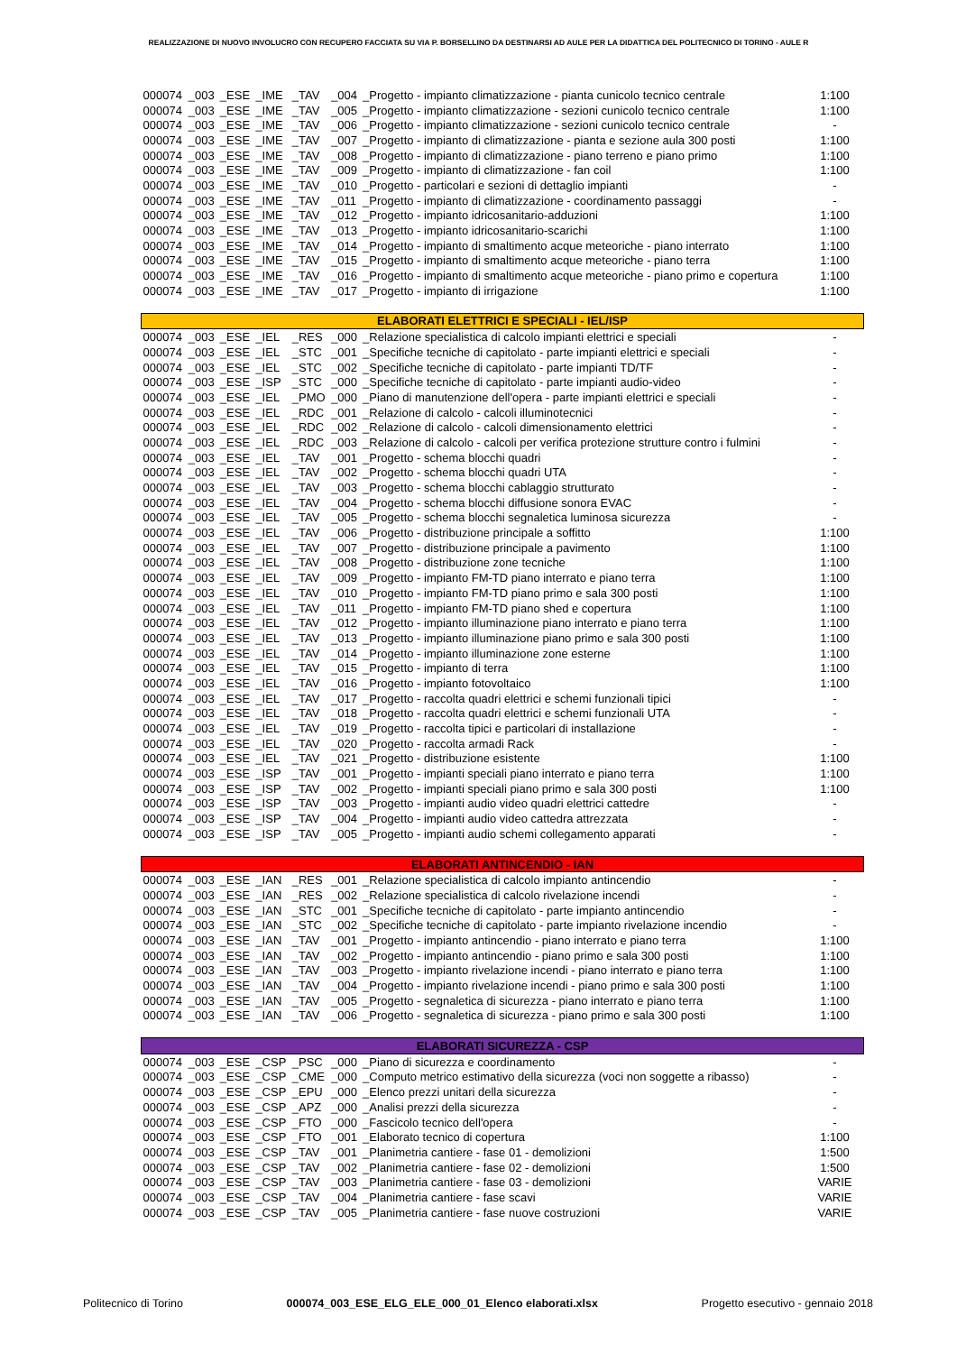REALIZZAZIONE DI NUOVO INVOLUCRO CON RECUPERO FACCIATA SU VIA P. BORSELLINO DA DESTINARSI AD AULE PER LA DIDATTICA DEL POLITECNICO DI TORINO - AULE R
| 000074 | _003 | _ESE | _IME | _TAV | _004 | _Progetto - impianto climatizzazione - pianta cunicolo tecnico centrale | 1:100 |
| 000074 | _003 | _ESE | _IME | _TAV | _005 | _Progetto - impianto climatizzazione - sezioni cunicolo tecnico centrale | 1:100 |
| 000074 | _003 | _ESE | _IME | _TAV | _006 | _Progetto - impianto climatizzazione - sezioni cunicolo tecnico centrale | - |
| 000074 | _003 | _ESE | _IME | _TAV | _007 | _Progetto - impianto di climatizzazione - pianta e sezione aula 300 posti | 1:100 |
| 000074 | _003 | _ESE | _IME | _TAV | _008 | _Progetto - impianto di climatizzazione - piano terreno e piano primo | 1:100 |
| 000074 | _003 | _ESE | _IME | _TAV | _009 | _Progetto - impianto di climatizzazione - fan coil | 1:100 |
| 000074 | _003 | _ESE | _IME | _TAV | _010 | _Progetto - particolari e sezioni di dettaglio impianti | - |
| 000074 | _003 | _ESE | _IME | _TAV | _011 | _Progetto - impianto di climatizzazione - coordinamento passaggi | - |
| 000074 | _003 | _ESE | _IME | _TAV | _012 | _Progetto - impianto idricosanitario-adduzioni | 1:100 |
| 000074 | _003 | _ESE | _IME | _TAV | _013 | _Progetto - impianto idricosanitario-scarichi | 1:100 |
| 000074 | _003 | _ESE | _IME | _TAV | _014 | _Progetto - impianto di smaltimento acque meteoriche - piano interrato | 1:100 |
| 000074 | _003 | _ESE | _IME | _TAV | _015 | _Progetto - impianto di smaltimento acque meteoriche - piano terra | 1:100 |
| 000074 | _003 | _ESE | _IME | _TAV | _016 | _Progetto - impianto di smaltimento acque meteoriche - piano primo e copertura | 1:100 |
| 000074 | _003 | _ESE | _IME | _TAV | _017 | _Progetto - impianto di irrigazione | 1:100 |
| ELABORATI ELETTRICI E SPECIALI - IEL/ISP | | | | | | | |
| 000074 | _003 | _ESE | _IEL | _RES | _000 | _Relazione specialistica di calcolo impianti elettrici e speciali | - |
| 000074 | _003 | _ESE | _IEL | _STC | _001 | _Specifiche tecniche di capitolato - parte impianti elettrici e speciali | - |
| 000074 | _003 | _ESE | _IEL | _STC | _002 | _Specifiche tecniche di capitolato - parte impianti TD/TF | - |
| 000074 | _003 | _ESE | _ISP | _STC | _000 | _Specifiche tecniche di capitolato - parte impianti audio-video | - |
| 000074 | _003 | _ESE | _IEL | _PMO | _000 | _Piano di manutenzione dell'opera - parte impianti elettrici e speciali | - |
| 000074 | _003 | _ESE | _IEL | _RDC | _001 | _Relazione di calcolo - calcoli illuminotecnici | - |
| 000074 | _003 | _ESE | _IEL | _RDC | _002 | _Relazione di calcolo - calcoli dimensionamento elettrici | - |
| 000074 | _003 | _ESE | _IEL | _RDC | _003 | _Relazione di calcolo - calcoli per verifica protezione strutture contro i fulmini | - |
| 000074 | _003 | _ESE | _IEL | _TAV | _001 | _Progetto - schema blocchi quadri | - |
| 000074 | _003 | _ESE | _IEL | _TAV | _002 | _Progetto - schema blocchi quadri UTA | - |
| 000074 | _003 | _ESE | _IEL | _TAV | _003 | _Progetto - schema blocchi cablaggio strutturato | - |
| 000074 | _003 | _ESE | _IEL | _TAV | _004 | _Progetto - schema blocchi diffusione sonora EVAC | - |
| 000074 | _003 | _ESE | _IEL | _TAV | _005 | _Progetto - schema blocchi segnaletica luminosa sicurezza | - |
| 000074 | _003 | _ESE | _IEL | _TAV | _006 | _Progetto - distribuzione principale a soffitto | 1:100 |
| 000074 | _003 | _ESE | _IEL | _TAV | _007 | _Progetto - distribuzione principale a pavimento | 1:100 |
| 000074 | _003 | _ESE | _IEL | _TAV | _008 | _Progetto - distribuzione zone tecniche | 1:100 |
| 000074 | _003 | _ESE | _IEL | _TAV | _009 | _Progetto - impianto FM-TD piano interrato e piano terra | 1:100 |
| 000074 | _003 | _ESE | _IEL | _TAV | _010 | _Progetto - impianto FM-TD piano primo e sala 300 posti | 1:100 |
| 000074 | _003 | _ESE | _IEL | _TAV | _011 | _Progetto - impianto FM-TD piano shed e copertura | 1:100 |
| 000074 | _003 | _ESE | _IEL | _TAV | _012 | _Progetto - impianto illuminazione piano interrato e piano terra | 1:100 |
| 000074 | _003 | _ESE | _IEL | _TAV | _013 | _Progetto - impianto illuminazione piano primo e sala 300 posti | 1:100 |
| 000074 | _003 | _ESE | _IEL | _TAV | _014 | _Progetto - impianto illuminazione zone esterne | 1:100 |
| 000074 | _003 | _ESE | _IEL | _TAV | _015 | _Progetto - impianto di terra | 1:100 |
| 000074 | _003 | _ESE | _IEL | _TAV | _016 | _Progetto - impianto fotovoltaico | 1:100 |
| 000074 | _003 | _ESE | _IEL | _TAV | _017 | _Progetto - raccolta quadri elettrici e schemi funzionali tipici | - |
| 000074 | _003 | _ESE | _IEL | _TAV | _018 | _Progetto - raccolta quadri elettrici e schemi funzionali UTA | - |
| 000074 | _003 | _ESE | _IEL | _TAV | _019 | _Progetto - raccolta tipici e particolari di installazione | - |
| 000074 | _003 | _ESE | _IEL | _TAV | _020 | _Progetto - raccolta armadi Rack | - |
| 000074 | _003 | _ESE | _IEL | _TAV | _021 | _Progetto - distribuzione esistente | 1:100 |
| 000074 | _003 | _ESE | _ISP | _TAV | _001 | _Progetto - impianti speciali piano interrato e piano terra | 1:100 |
| 000074 | _003 | _ESE | _ISP | _TAV | _002 | _Progetto - impianti speciali piano primo e sala 300 posti | 1:100 |
| 000074 | _003 | _ESE | _ISP | _TAV | _003 | _Progetto - impianti audio video quadri elettrici cattedre | - |
| 000074 | _003 | _ESE | _ISP | _TAV | _004 | _Progetto - impianti audio video cattedra attrezzata | - |
| 000074 | _003 | _ESE | _ISP | _TAV | _005 | _Progetto - impianti audio schemi collegamento apparati | - |
| ELABORATI ANTINCENDIO - IAN | | | | | | | |
| 000074 | _003 | _ESE | _IAN | _RES | _001 | _Relazione specialistica di calcolo impianto antincendio | - |
| 000074 | _003 | _ESE | _IAN | _RES | _002 | _Relazione specialistica di calcolo rivelazione incendi | - |
| 000074 | _003 | _ESE | _IAN | _STC | _001 | _Specifiche tecniche di capitolato - parte impianto antincendio | - |
| 000074 | _003 | _ESE | _IAN | _STC | _002 | _Specifiche tecniche di capitolato - parte impianto rivelazione incendio | - |
| 000074 | _003 | _ESE | _IAN | _TAV | _001 | _Progetto - impianto antincendio - piano interrato e piano terra | 1:100 |
| 000074 | _003 | _ESE | _IAN | _TAV | _002 | _Progetto - impianto antincendio - piano primo e sala 300 posti | 1:100 |
| 000074 | _003 | _ESE | _IAN | _TAV | _003 | _Progetto - impianto rivelazione incendi - piano interrato e piano terra | 1:100 |
| 000074 | _003 | _ESE | _IAN | _TAV | _004 | _Progetto - impianto rivelazione incendi - piano primo e sala 300 posti | 1:100 |
| 000074 | _003 | _ESE | _IAN | _TAV | _005 | _Progetto - segnaletica di sicurezza - piano interrato e piano terra | 1:100 |
| 000074 | _003 | _ESE | _IAN | _TAV | _006 | _Progetto - segnaletica di sicurezza - piano primo e sala 300 posti | 1:100 |
| ELABORATI SICUREZZA - CSP | | | | | | | |
| 000074 | _003 | _ESE | _CSP | _PSC | _000 | _Piano di sicurezza e coordinamento | - |
| 000074 | _003 | _ESE | _CSP | _CME | _000 | _Computo metrico estimativo della sicurezza (voci non soggette a ribasso) | - |
| 000074 | _003 | _ESE | _CSP | _EPU | _000 | _Elenco prezzi unitari della sicurezza | - |
| 000074 | _003 | _ESE | _CSP | _APZ | _000 | _Analisi prezzi della sicurezza | - |
| 000074 | _003 | _ESE | _CSP | _FTO | _000 | _Fascicolo tecnico dell'opera | - |
| 000074 | _003 | _ESE | _CSP | _FTO | _001 | _Elaborato tecnico di copertura | 1:100 |
| 000074 | _003 | _ESE | _CSP | _TAV | _001 | _Planimetria cantiere - fase 01 - demolizioni | 1:500 |
| 000074 | _003 | _ESE | _CSP | _TAV | _002 | _Planimetria cantiere - fase 02 - demolizioni | 1:500 |
| 000074 | _003 | _ESE | _CSP | _TAV | _003 | _Planimetria cantiere - fase 03 - demolizioni | VARIE |
| 000074 | _003 | _ESE | _CSP | _TAV | _004 | _Planimetria cantiere - fase scavi | VARIE |
| 000074 | _003 | _ESE | _CSP | _TAV | _005 | _Planimetria cantiere - fase nuove costruzioni | VARIE |
Politecnico di Torino 000074_003_ESE_ELG_ELE_000_01_Elenco elaborati.xlsx Progetto esecutivo - gennaio 2018